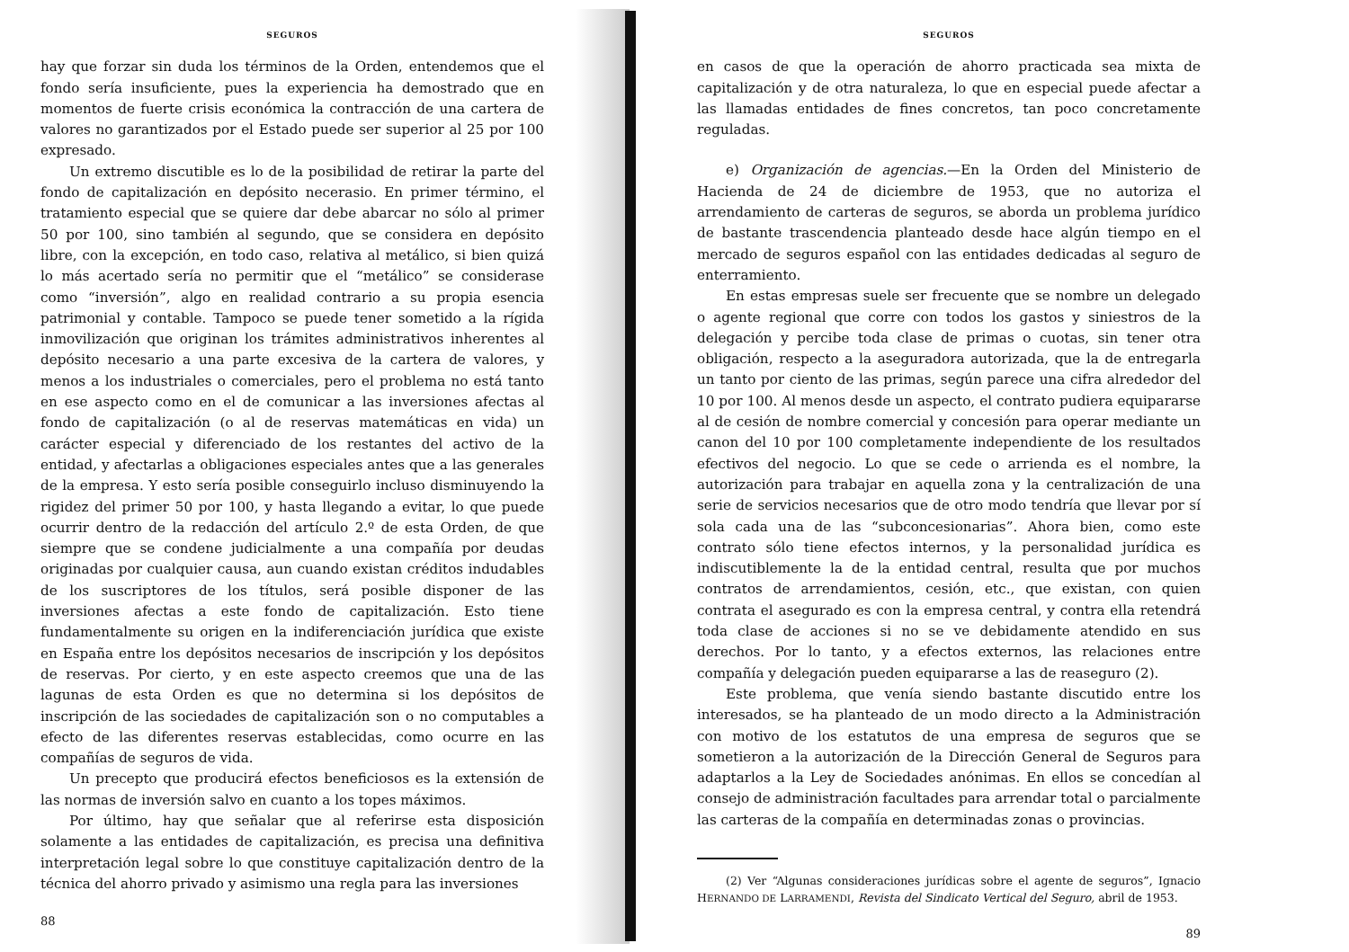SEGUROS
hay que forzar sin duda los términos de la Orden, entendemos que el fondo sería insuficiente, pues la experiencia ha demostrado que en momentos de fuerte crisis económica la contracción de una cartera de valores no garantizados por el Estado puede ser superior al 25 por 100 expresado.
Un extremo discutible es lo de la posibilidad de retirar la parte del fondo de capitalización en depósito necerasio. En primer término, el tratamiento especial que se quiere dar debe abarcar no sólo al primer 50 por 100, sino también al segundo, que se considera en depósito libre, con la excepción, en todo caso, relativa al metálico, si bien quizá lo más acertado sería no permitir que el “metálico” se considerase como “inversión”, algo en realidad contrario a su propia esencia patrimonial y contable. Tampoco se puede tener sometido a la rígida inmovilización que originan los trámites administrativos inherentes al depósito necesario a una parte excesiva de la cartera de valores, y menos a los industriales o comerciales, pero el problema no está tanto en ese aspecto como en el de comunicar a las inversiones afectas al fondo de capitalización (o al de reservas matemáticas en vida) un carácter especial y diferenciado de los restantes del activo de la entidad, y afectarlas a obligaciones especiales antes que a las generales de la empresa. Y esto sería posible conseguirlo incluso disminuyendo la rigidez del primer 50 por 100, y hasta llegando a evitar, lo que puede ocurrir dentro de la redacción del artículo 2.º de esta Orden, de que siempre que se condene judicialmente a una compañía por deudas originadas por cualquier causa, aun cuando existan créditos indudables de los suscriptores de los títulos, será posible disponer de las inversiones afectas a este fondo de capitalización. Esto tiene fundamentalmente su origen en la indiferenciación jurídica que existe en España entre los depósitos necesarios de inscripción y los depósitos de reservas. Por cierto, y en este aspecto creemos que una de las lagunas de esta Orden es que no determina si los depósitos de inscripción de las sociedades de capitalización son o no computables a efecto de las diferentes reservas establecidas, como ocurre en las compañías de seguros de vida.
Un precepto que producirá efectos beneficiosos es la extensión de las normas de inversión salvo en cuanto a los topes máximos.
Por último, hay que señalar que al referirse esta disposición solamente a las entidades de capitalización, es precisa una definitiva interpretación legal sobre lo que constituye capitalización dentro de la técnica del ahorro privado y asimismo una regla para las inversiones
88
SEGUROS
en casos de que la operación de ahorro practicada sea mixta de capitalización y de otra naturaleza, lo que en especial puede afectar a las llamadas entidades de fines concretos, tan poco concretamente reguladas.
e) Organización de agencias.—En la Orden del Ministerio de Hacienda de 24 de diciembre de 1953, que no autoriza el arrendamiento de carteras de seguros, se aborda un problema jurídico de bastante trascendencia planteado desde hace algún tiempo en el mercado de seguros español con las entidades dedicadas al seguro de enterramiento.
En estas empresas suele ser frecuente que se nombre un delegado o agente regional que corre con todos los gastos y siniestros de la delegación y percibe toda clase de primas o cuotas, sin tener otra obligación, respecto a la aseguradora autorizada, que la de entregarla un tanto por ciento de las primas, según parece una cifra alrededor del 10 por 100. Al menos desde un aspecto, el contrato pudiera equipararse al de cesión de nombre comercial y concesión para operar mediante un canon del 10 por 100 completamente independiente de los resultados efectivos del negocio. Lo que se cede o arrienda es el nombre, la autorización para trabajar en aquella zona y la centralización de una serie de servicios necesarios que de otro modo tendría que llevar por sí sola cada una de las “subconcesionarias”. Ahora bien, como este contrato sólo tiene efectos internos, y la personalidad jurídica es indiscutiblemente la de la entidad central, resulta que por muchos contratos de arrendamientos, cesión, etc., que existan, con quien contrata el asegurado es con la empresa central, y contra ella retendrá toda clase de acciones si no se ve debidamente atendido en sus derechos. Por lo tanto, y a efectos externos, las relaciones entre compañía y delegación pueden equipararse a las de reaseguro (2).
Este problema, que venía siendo bastante discutido entre los interesados, se ha planteado de un modo directo a la Administración con motivo de los estatutos de una empresa de seguros que se sometieron a la autorización de la Dirección General de Seguros para adaptarlos a la Ley de Sociedades anónimas. En ellos se concedían al consejo de administración facultades para arrendar total o parcialmente las carteras de la compañía en determinadas zonas o provincias.
(2) Ver “Algunas consideraciones jurídicas sobre el agente de seguros”, Ignacio HERNANDO DE LARRAMENDI, Revista del Sindicato Vertical del Seguro, abril de 1953.
89